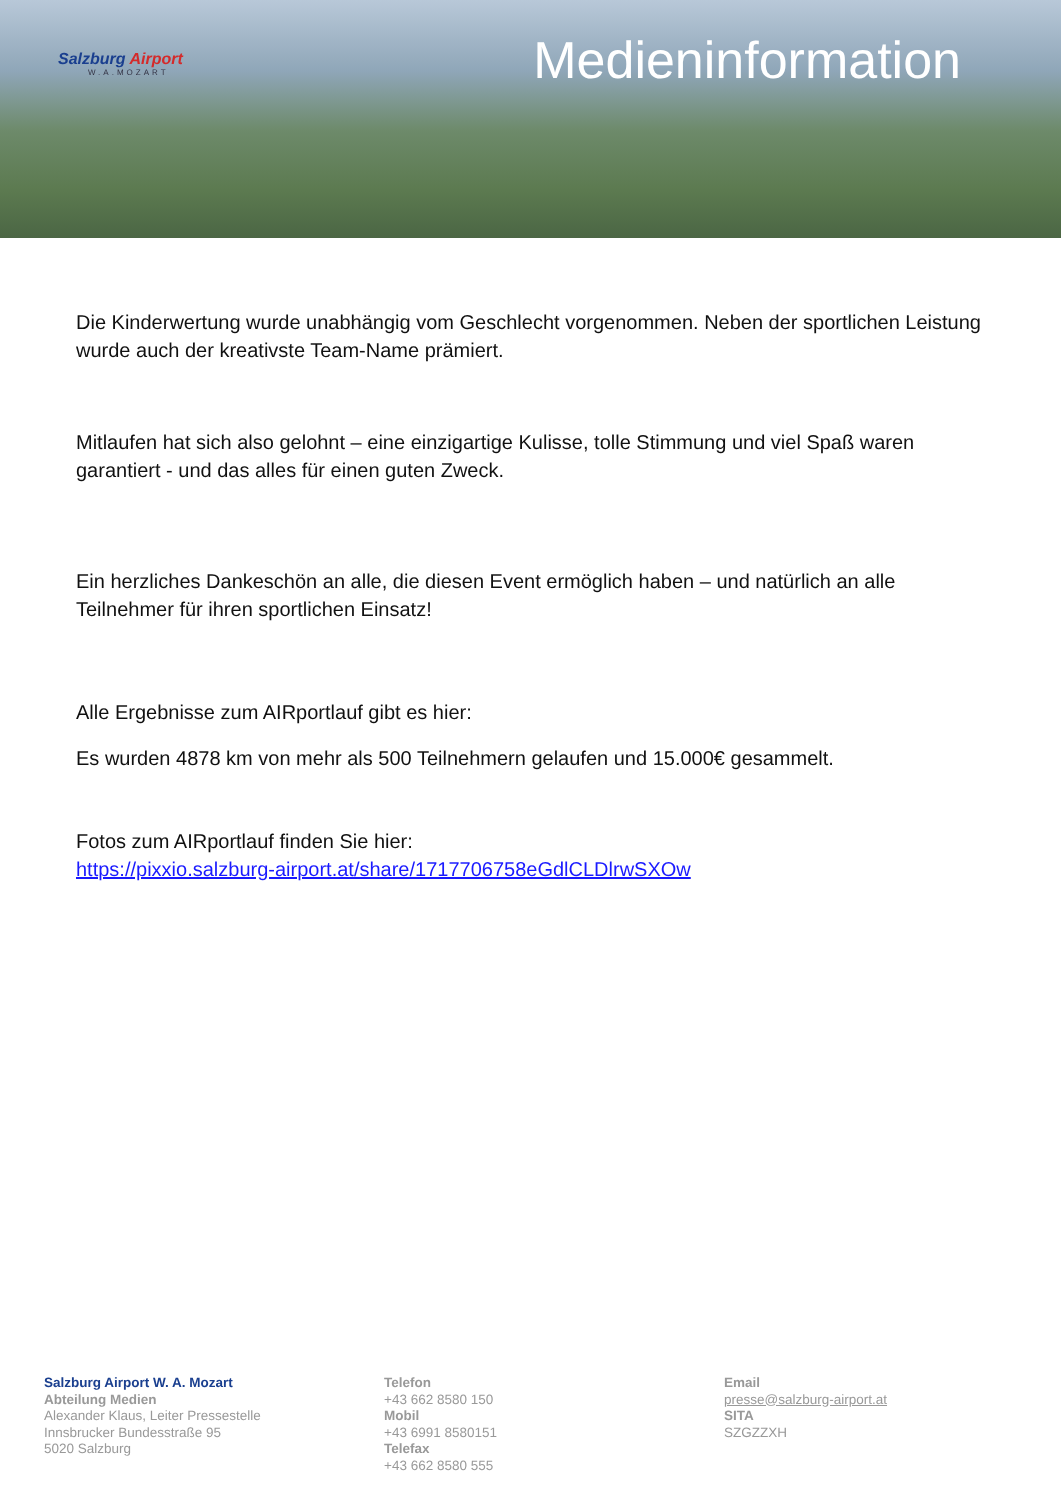Salzburg Airport
W.A.MOZART
Medieninformation
Die Kinderwertung wurde unabhängig vom Geschlecht vorgenommen. Neben der sportlichen Leistung wurde auch der kreativste Team-Name prämiert.
Mitlaufen hat sich also gelohnt – eine einzigartige Kulisse, tolle Stimmung und viel Spaß waren garantiert - und das alles für einen guten Zweck.
Ein herzliches Dankeschön an alle, die diesen Event ermöglich haben – und natürlich an alle Teilnehmer für ihren sportlichen Einsatz!
Alle Ergebnisse zum AIRportlauf gibt es hier:
Es wurden 4878 km von mehr als 500 Teilnehmern gelaufen und 15.000€ gesammelt.
Fotos zum AIRportlauf finden Sie hier:
https://pixxio.salzburg-airport.at/share/1717706758eGdlCLDlrwSXOw
Salzburg Airport W. A. Mozart
Abteilung Medien
Alexander Klaus, Leiter Pressestelle
Innsbrucker Bundesstraße 95
5020 Salzburg
Telefon
+43 662 8580 150
Mobil
+43 6991 8580151
Telefax
+43 662 8580 555
Email
presse@salzburg-airport.at
SITA
SZGZZXH